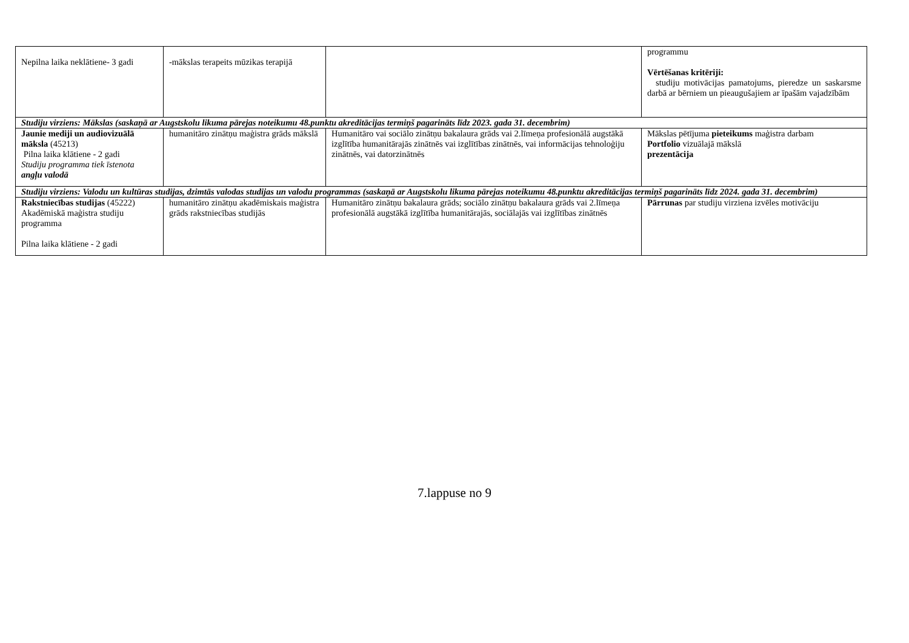| Nepilna laika neklātiene- 3 gadi | -mākslas terapeits mūzikas terapijā | | programmu Vērtēšanas kritēriji: studiju motivācijas pamatojums, pieredze un saskarsme darbā ar bērniem un pieaugušajiem ar īpašām vajadzībām |
| Studiju virziens: Mākslas (saskaņā ar Augstskolu likuma pārejas noteikumu 48.punktu akreditācijas termiņš pagarināts līdz 2023. gada 31. decembrim) | | | |
| Jaunie mediji un audiovizuālā māksla (45213) Pilna laika klātiene - 2 gadi Studiju programma tiek īstenota angļu valodā | humanitāro zinātņu maģistra grāds mākslā | Humanitāro vai sociālo zinātņu bakalaura grāds vai 2.līmeņa profesionālā augstākā izglītība humanitārajās zinātnēs vai izglītības zinātnēs, vai informācijas tehnoloģiju zinātnēs, vai datorzinātnēs | Mākslas pētījuma pieteikums maģistra darbam Portfolio vizuālajā mākslā prezentācija |
| Studiju virziens: Valodu un kultūras studijas, dzimtās valodas studijas un valodu programmas (saskaņā ar Augstskolu likuma pārejas noteikumu 48.punktu akreditācijas termiņš pagarināts līdz 2024. gada 31. decembrim) | | | |
| Rakstniecības studijas (45222) Akadēmiskā maģistra studiju programma Pilna laika klātiene - 2 gadi | humanitāro zinātņu akadēmiskais maģistra grāds rakstniecības studijās | Humanitāro zinātņu bakalaura grāds; sociālo zinātņu bakalaura grāds vai 2.līmeņa profesionālā augstākā izglītība humanitārajās, sociālajās vai izglītības zinātnēs | Pārrunas par studiju virziena izvēles motivāciju |
7.lappuse no 9